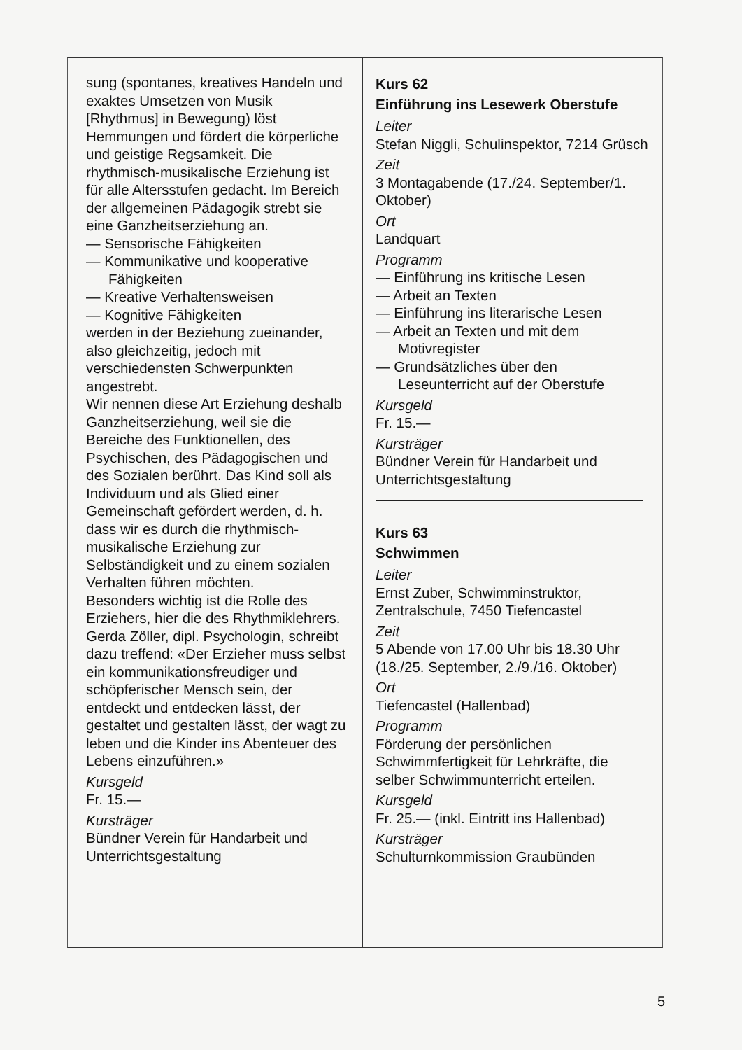sung (spontanes, kreatives Handeln und exaktes Umsetzen von Musik [Rhythmus] in Bewegung) löst Hemmungen und fördert die körperliche und geistige Regsamkeit. Die rhythmisch-musikalische Erziehung ist für alle Altersstufen gedacht. Im Bereich der allgemeinen Pädagogik strebt sie eine Ganzheitserziehung an.
— Sensorische Fähigkeiten
— Kommunikative und kooperative Fähigkeiten
— Kreative Verhaltensweisen
— Kognitive Fähigkeiten
werden in der Beziehung zueinander, also gleichzeitig, jedoch mit verschiedensten Schwerpunkten angestrebt.
Wir nennen diese Art Erziehung deshalb Ganzheitserziehung, weil sie die Bereiche des Funktionellen, des Psychischen, des Pädagogischen und des Sozialen berührt. Das Kind soll als Individuum und als Glied einer Gemeinschaft gefördert werden, d. h. dass wir es durch die rhythmisch-musikalische Erziehung zur Selbständigkeit und zu einem sozialen Verhalten führen möchten.
Besonders wichtig ist die Rolle des Erziehers, hier die des Rhythmiklehrers. Gerda Zöller, dipl. Psychologin, schreibt dazu treffend: «Der Erzieher muss selbst ein kommunikationsfreudiger und schöpferischer Mensch sein, der entdeckt und entdecken lässt, der gestaltet und gestalten lässt, der wagt zu leben und die Kinder ins Abenteuer des Lebens einzuführen.»
Kursgeld
Fr. 15.—
Kursträger
Bündner Verein für Handarbeit und Unterrichtsgestaltung
Kurs 62
Einführung ins Lesewerk Oberstufe
Leiter
Stefan Niggli, Schulinspektor, 7214 Grüsch
Zeit
3 Montagabende (17./24. September/1. Oktober)
Ort
Landquart
Programm
— Einführung ins kritische Lesen
— Arbeit an Texten
— Einführung ins literarische Lesen
— Arbeit an Texten und mit dem Motivregister
— Grundsätzliches über den Leseunterricht auf der Oberstufe
Kursgeld
Fr. 15.—
Kursträger
Bündner Verein für Handarbeit und Unterrichtsgestaltung
Kurs 63
Schwimmen
Leiter
Ernst Zuber, Schwimminstruktor, Zentralschule, 7450 Tiefencastel
Zeit
5 Abende von 17.00 Uhr bis 18.30 Uhr (18./25. September, 2./9./16. Oktober)
Ort
Tiefencastel (Hallenbad)
Programm
Förderung der persönlichen Schwimmfertigkeit für Lehrkräfte, die selber Schwimmunterricht erteilen.
Kursgeld
Fr. 25.— (inkl. Eintritt ins Hallenbad)
Kursträger
Schulturnkommission Graubünden
5